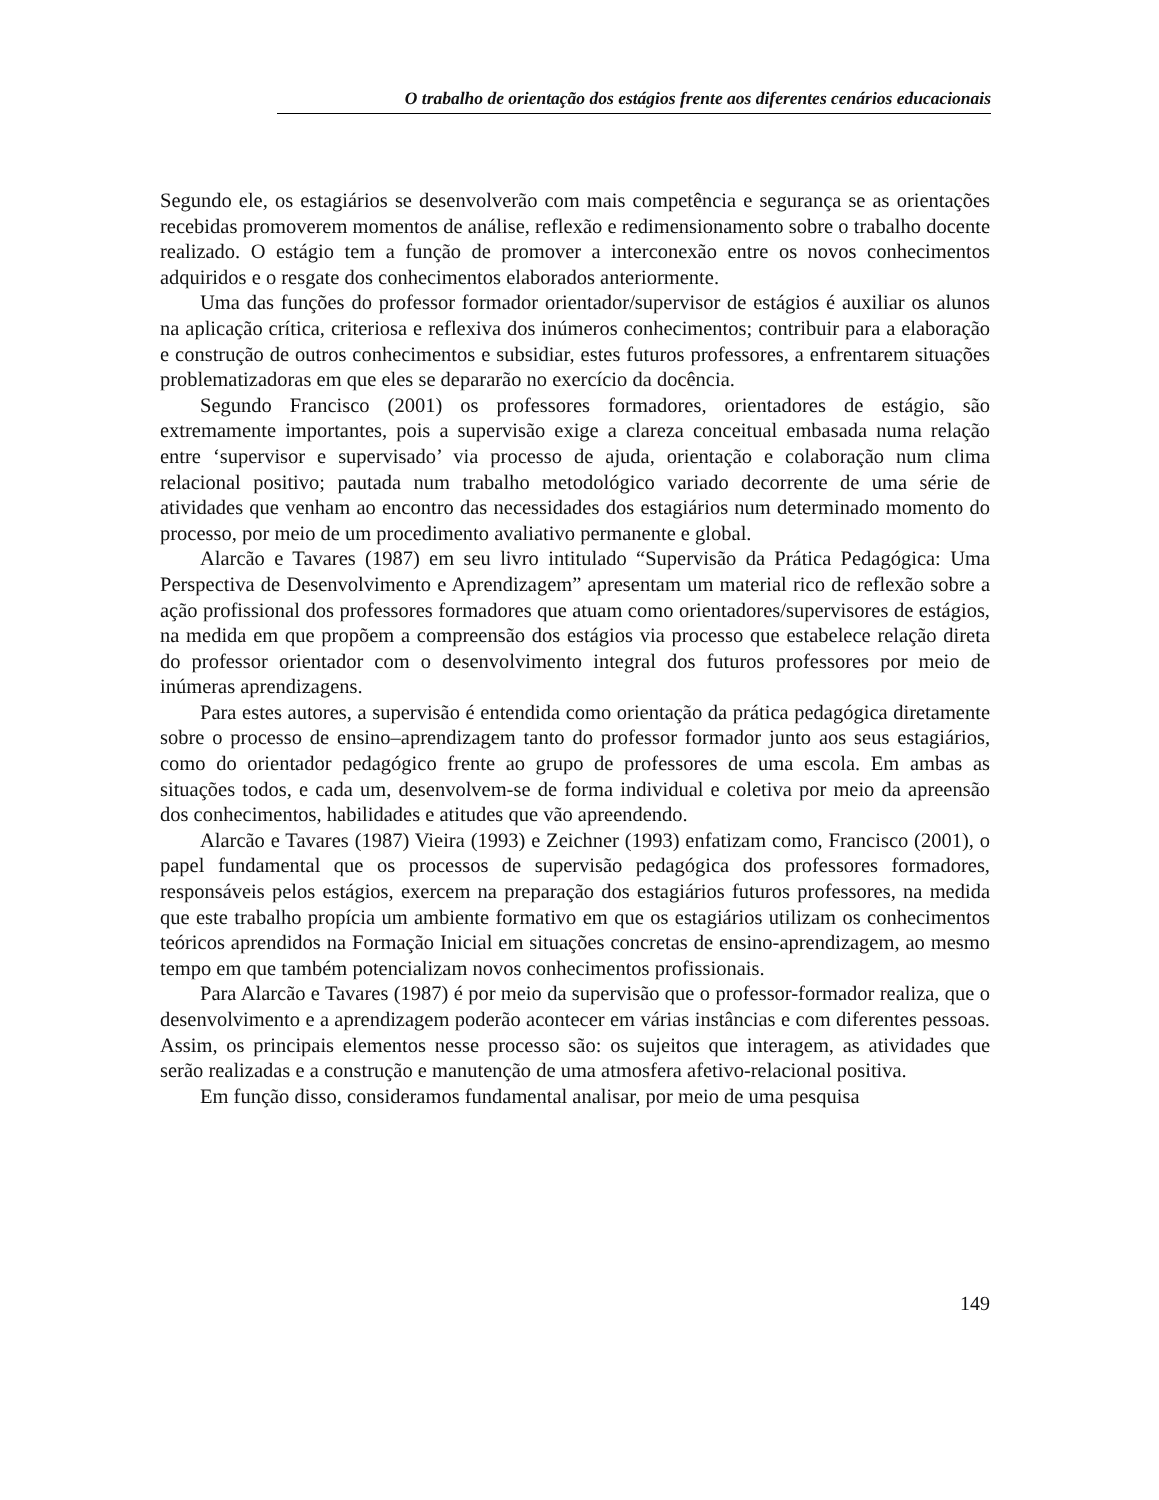O trabalho de orientação dos estágios frente aos diferentes cenários educacionais
Segundo ele, os estagiários se desenvolverão com mais competência e segurança se as orientações recebidas promoverem momentos de análise, reflexão e redimensionamento sobre o trabalho docente realizado. O estágio tem a função de promover a interconexão entre os novos conhecimentos adquiridos e o resgate dos conhecimentos elaborados anteriormente.
Uma das funções do professor formador orientador/supervisor de estágios é auxiliar os alunos na aplicação crítica, criteriosa e reflexiva dos inúmeros conhecimentos; contribuir para a elaboração e construção de outros conhecimentos e subsidiar, estes futuros professores, a enfrentarem situações problematizadoras em que eles se depararão no exercício da docência.
Segundo Francisco (2001) os professores formadores, orientadores de estágio, são extremamente importantes, pois a supervisão exige a clareza conceitual embasada numa relação entre ‘supervisor e supervisado’ via processo de ajuda, orientação e colaboração num clima relacional positivo; pautada num trabalho metodológico variado decorrente de uma série de atividades que venham ao encontro das necessidades dos estagiários num determinado momento do processo, por meio de um procedimento avaliativo permanente e global.
Alarcão e Tavares (1987) em seu livro intitulado “Supervisão da Prática Pedagógica: Uma Perspectiva de Desenvolvimento e Aprendizagem” apresentam um material rico de reflexão sobre a ação profissional dos professores formadores que atuam como orientadores/supervisores de estágios, na medida em que propõem a compreensão dos estágios via processo que estabelece relação direta do professor orientador com o desenvolvimento integral dos futuros professores por meio de inúmeras aprendizagens.
Para estes autores, a supervisão é entendida como orientação da prática pedagógica diretamente sobre o processo de ensino–aprendizagem tanto do professor formador junto aos seus estagiários, como do orientador pedagógico frente ao grupo de professores de uma escola. Em ambas as situações todos, e cada um, desenvolvem-se de forma individual e coletiva por meio da apreensão dos conhecimentos, habilidades e atitudes que vão apreendendo.
Alarcão e Tavares (1987) Vieira (1993) e Zeichner (1993) enfatizam como, Francisco (2001), o papel fundamental que os processos de supervisão pedagógica dos professores formadores, responsáveis pelos estágios, exercem na preparação dos estagiários futuros professores, na medida que este trabalho propícia um ambiente formativo em que os estagiários utilizam os conhecimentos teóricos aprendidos na Formação Inicial em situações concretas de ensino-aprendizagem, ao mesmo tempo em que também potencializam novos conhecimentos profissionais.
Para Alarcão e Tavares (1987) é por meio da supervisão que o professor-formador realiza, que o desenvolvimento e a aprendizagem poderão acontecer em várias instâncias e com diferentes pessoas. Assim, os principais elementos nesse processo são: os sujeitos que interagem, as atividades que serão realizadas e a construção e manutenção de uma atmosfera afetivo-relacional positiva.
Em função disso, consideramos fundamental analisar, por meio de uma pesquisa
149